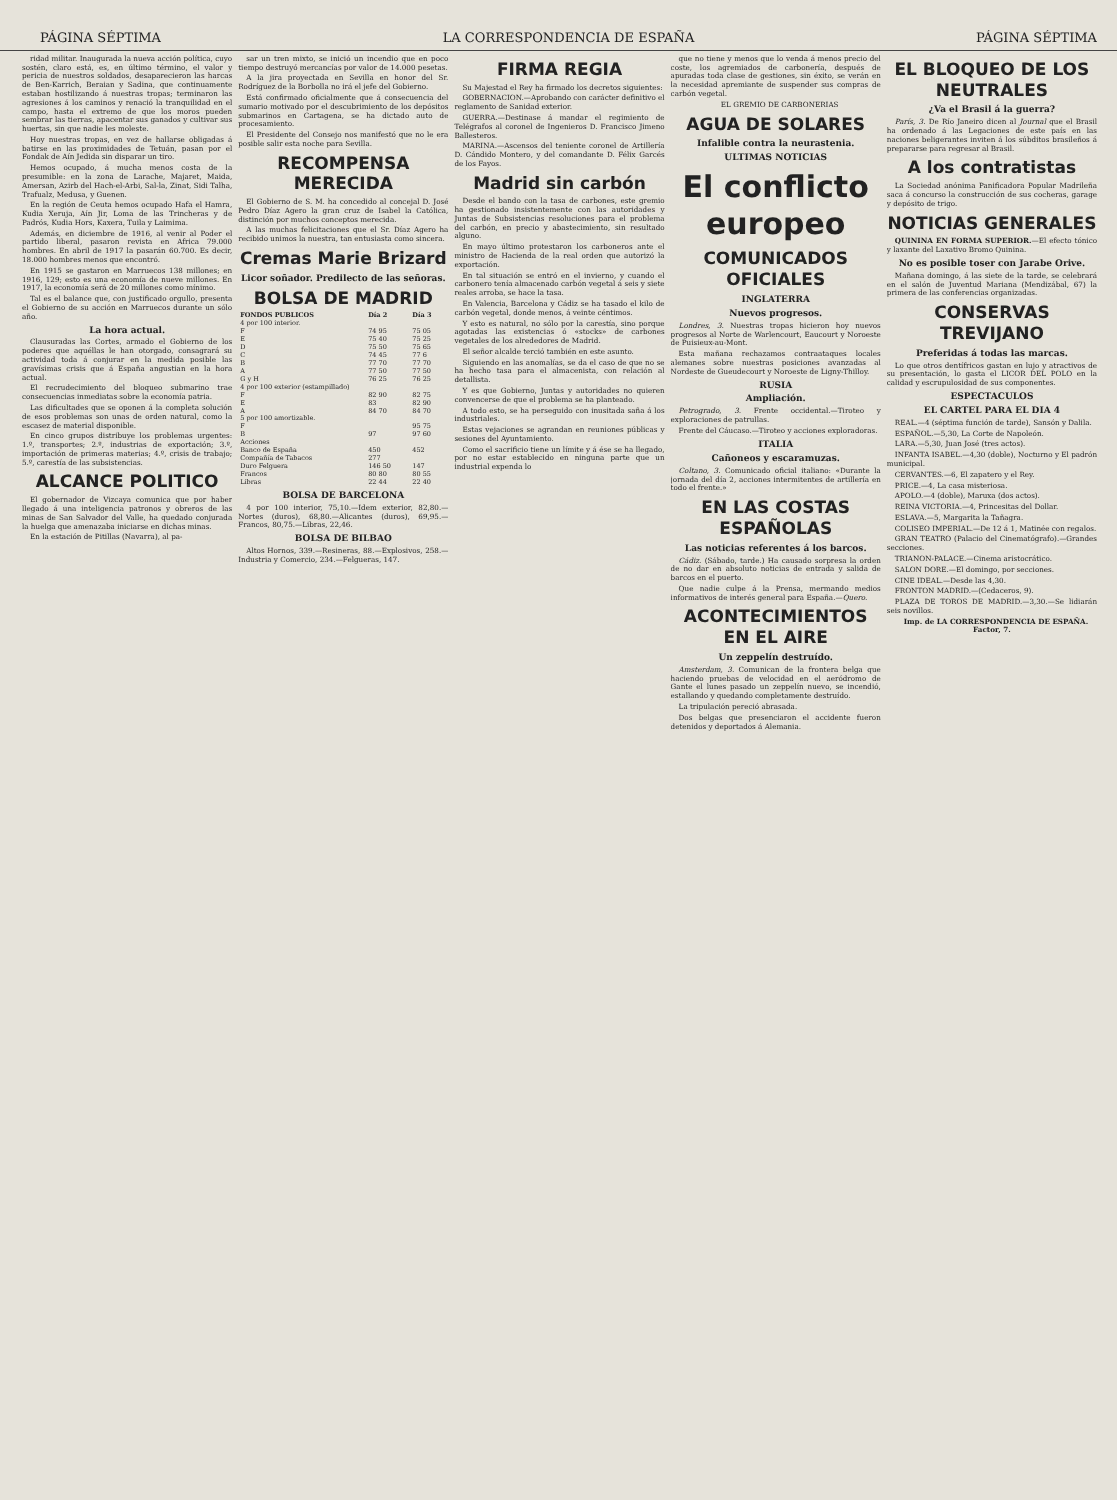PÁGINA SÉPTIMA LA CORRESPONDENCIA DE ESPAÑA PÁGINA SÉPTIMA
ridad militar. Inaugurada la nueva acción política, cuyo sostén, claro está, es, en último término, el valor y pericia de nuestros soldados, desaparecieron las harcas de Ben-Karrich, Beraian y Sadina, que continuamente estaban hostilizando á nuestras tropas; terminaron las agresiones á los caminos y renació la tranquilidad en el campo, hasta el extremo de que los moros pueden sembrar las tierras, apacentar sus ganados y cultivar sus huertas, sin que nadie les moleste.
Hoy nuestras tropas, en vez de hallarse obligadas á batirse en las proximidades de Tetuán, pasan por el Fondak de Aín Jedida sin disparar un tiro.
Hemos ocupado, á mucha menos costa de la presumible: en la zona de Larache, Majaret, Maida, Amersan, Azirb del Hach-el-Arbi, Sal-la, Zinat, Sidi Talha, Trafualz, Medusa, y Guenen.
En la región de Ceuta hemos ocupado Hafa el Hamra, Kudia Xeruja, Aín Jir, Loma de las Trincheras y de Padrós, Kudia Hors, Kaxera, Tuila y Laimima.
Además, en diciembre de 1916, al venir al Poder el partido liberal, pasaron revista en Africa 79.000 hombres. En abril de 1917 la pasarán 60.700. Es decir, 18.000 hombres menos que encontró.
En 1915 se gastaron en Marruecos 138 millones; en 1916, 129; esto es una economía de nueve millones. En 1917, la economía será de 20 millones como mínimo.
Tal es el balance que, con justificado orgullo, presenta el Gobierno de su acción en Marruecos durante un sólo año.
La hora actual.
Clausuradas las Cortes, armado el Gobierno de los poderes que aquéllas le han otorgado, consagrará su actividad toda á conjurar en la medida posible las gravísimas crisis que á España angustian en la hora actual.
El recrudecimiento del bloqueo submarino trae consecuencias inmediatas sobre la economía patria.
Las dificultades que se oponen á la completa solución de esos problemas son unas de orden natural, como la escasez de material disponible.
En cinco grupos distribuye los problemas urgentes: 1.º, transportes; 2.º, industrias de exportación; 3.º, importación de primeras materias; 4.º, crisis de trabajo; 5.º, carestía de las subsistencias.
ALCANCE POLITICO
El gobernador de Vizcaya comunica que por haber llegado á una inteligencia patronos y obreros de las minas de San Salvador del Valle, ha quedado conjurada la huelga que amenazaba iniciarse en dichas minas.
En la estación de Pitillas (Navarra), al pa-
sar un tren mixto, se inició un incendio que en poco tiempo destruyó mercancías por valor de 14.000 pesetas.
A la jira proyectada en Sevilla en honor del Sr. Rodríguez de la Borbolla no irá el jefe del Gobierno.
Está confirmado oficialmente que á consecuencia del sumario motivado por el descubrimiento de los depósitos submarinos en Cartagena, se ha dictado auto de procesamiento.
El Presidente del Consejo nos manifestó que no le era posible salir esta noche para Sevilla.
RECOMPENSA MERECIDA
El Gobierno de S. M. ha concedido al concejal D. José Pedro Díaz Agero la gran cruz de Isabel la Católica, distinción por muchos conceptos merecida.
A las muchas felicitaciones que el Sr. Díaz Agero ha recibido unimos la nuestra, tan entusiasta como sincera.
Cremas Marie Brizard
Licor soñador. Predilecto de las señoras.
BOLSA DE MADRID
| FONDOS PUBLICOS | Día 2 | Día 3 |
| --- | --- | --- |
| 4 por 100 interior. | | |
| F | 74 95 | 75 05 |
| E | 75 40 | 75 25 |
| D | 75 50 | 75 65 |
| C | 74 45 | 77 6 |
| B | 77 70 | 77 70 |
| A | 77 50 | 77 50 |
| G y H | 76 25 | 76 25 |
| 4 por 100 exterior (estampillado) | | |
| F | 82 90 | 82 75 |
| E | 83 | 82 90 |
| A | 84 70 | 84 70 |
| 5 por 100 amortizable. | | |
| F | | 95 75 |
| B | 97 | 97 60 |
| Acciones | | |
| Banco de España | 450 | 452 |
| Compañía de Tabacos | 277 | |
| Duro Felguera | 146 50 | 147 |
| Francos | 80 80 | 80 55 |
| Libras | 22 44 | 22 40 |
BOLSA DE BARCELONA
4 por 100 interior, 75,10.—Idem exterior, 82,80.—Nortes (duros), 68,80.—Alicantes (duros), 69,95.—Francos, 80,75.—Libras, 22,46.
BOLSA DE BILBAO
Altos Hornos, 339.—Resineras, 88.—Explosivos, 258.—Industria y Comercio, 234.—Felgueras, 147.
FIRMA REGIA
Su Majestad el Rey ha firmado los decretos siguientes:
GOBERNACION.—Aprobando con carácter definitivo el reglamento de Sanidad exterior.
GUERRA.—Destinase á mandar el regimiento de Telégrafos al coronel de Ingenieros D. Francisco Jimeno Ballesteros.
MARINA.—Ascensos del teniente coronel de Artillería D. Cándido Montero, y del comandante D. Félix Garcés de los Fayos.
Madrid sin carbón
Desde el bando con la tasa de carbones, este gremio ha gestionado insistentemente con las autoridades y Juntas de Subsistencias resoluciones para el problema del carbón, en precio y abastecimiento, sin resultado alguno.
En mayo último protestaron los carboneros ante el ministro de Hacienda de la real orden que autorizó la exportación.
En tal situación se entró en el invierno, y cuando el carbonero tenía almacenado carbón vegetal á seis y siete reales arroba, se hace la tasa.
En Valencia, Barcelona y Cádiz se ha tasado el kilo de carbón vegetal, donde menos, á veinte céntimos.
Y esto es natural, no sólo por la carestía, sino porque agotadas las existencias ó «stocks» de carbones vegetales de los alrededores de Madrid.
El señor alcalde terció también en este asunto.
Siguiendo en las anomalías, se da el caso de que no se ha hecho tasa para el almacenista, con relación al detallista.
Y es que Gobierno, Juntas y autoridades no quieren convencerse de que el problema se ha planteado.
A todo esto, se ha perseguido con inusitada saña á los industriales.
Estas vejaciones se agrandan en reuniones públicas y sesiones del Ayuntamiento.
Como el sacrificio tiene un límite y á ése se ha llegado, por no estar establecido en ninguna parte que un industrial expenda lo
que no tiene y menos que lo venda á menos precio del coste, los agremiados de carbonería, después de apuradas toda clase de gestiones, sin éxito, se verán en la necesidad apremiante de suspender sus compras de carbón vegetal.
EL GREMIO DE CARBONERIAS
AGUA DE SOLARES
Infalible contra la neurastenia.
ULTIMAS NOTICIAS
El conflicto europeo
COMUNICADOS OFICIALES
INGLATERRA
Nuevos progresos.
Londres, 3. Nuestras tropas hicieron hoy nuevos progresos al Norte de Warlencourt, Eaucourt y Noroeste de Puisieux-au-Mont.
Esta mañana rechazamos contraataques locales alemanes sobre nuestras posiciones avanzadas al Nordeste de Gueudecourt y Noroeste de Ligny-Thilloy.
RUSIA
Ampliación.
Petrogrado, 3. Frente occidental.—Tiroteo y exploraciones de patrullas.
Frente del Cáucaso.—Tiroteo y acciones exploradoras.
ITALIA
Cañoneos y escaramuzas.
Coltano, 3. Comunicado oficial italiano: «Durante la jornada del día 2, acciones intermitentes de artillería en todo el frente.»
EN LAS COSTAS ESPAÑOLAS
Las noticias referentes á los barcos.
Cádiz. (Sábado, tarde.) Ha causado sorpresa la orden de no dar en absoluto noticias de entrada y salida de barcos en el puerto.
Que nadie culpe á la Prensa, mermando medios informativos de interés general para España.—Quero.
ACONTECIMIENTOS EN EL AIRE
Un zeppelín destruído.
Amsterdam, 3. Comunican de la frontera belga que haciendo pruebas de velocidad en el aeródromo de Gante el lunes pasado un zeppelín nuevo, se incendió, estallando y quedando completamente destruído.
La tripulación pereció abrasada.
Dos belgas que presenciaron el accidente fueron detenidos y deportados á Alemania.
EL BLOQUEO DE LOS NEUTRALES
¿Va el Brasil á la guerra?
París, 3. De Río Janeiro dicen al Journal que el Brasil ha ordenado á las Legaciones de este país en las naciones beligerantes inviten á los súbditos brasileños á prepararse para regresar al Brasil.
A los contratistas
La Sociedad anónima Panificadora Popular Madrileña saca á concurso la construcción de sus cocheras, garage y depósito de trigo.
NOTICIAS GENERALES
QUININA EN FORMA SUPERIOR.—El efecto tónico y laxante del Laxativo Bromo Quinina.
No es posible toser con Jarabe Orive.
Mañana domingo, á las siete de la tarde, se celebrará en el salón de Juventud Mariana (Mendizábal, 67) la primera de las conferencias organizadas.
CONSERVAS TREVIJANO
Preferidas á todas las marcas.
Lo que otros dentífricos gastan en lujo y atractivos de su presentación, lo gasta el LICOR DEL POLO en la calidad y escrupulosidad de sus componentes.
ESPECTACULOS
EL CARTEL PARA EL DIA 4
REAL.—4 (séptima función de tarde), Sansón y Dalila.
ESPAÑOL.—5,30, La Corte de Napoleón.
LARA.—5,30, Juan José (tres actos).
INFANTA ISABEL.—4,30 (doble), Nocturno y El padrón municipal.
CERVANTES.—6, El zapatero y el Rey.
PRICE.—4, La casa misteriosa.
APOLO.—4 (doble), Maruxa (dos actos).
REINA VICTORIA.—4, Princesitas del Dollar.
ESLAVA.—5, Margarita la Tañagra.
COLISEO IMPERIAL.—De 12 á 1, Matinée con regalos.
GRAN TEATRO (Palacio del Cinematógrafo).—Grandes secciones.
TRIANON-PALACE.—Cinema aristocrático.
SALON DORE.—El domingo, por secciones.
CINE IDEAL.—Desde las 4,30.
FRONTON MADRID.—(Cedaceros, 9).
PLAZA DE TOROS DE MADRID.—3,30.—Se lidiarán seis novillos.
Imp. de LA CORRESPONDENCIA DE ESPAÑA. Factor, 7.